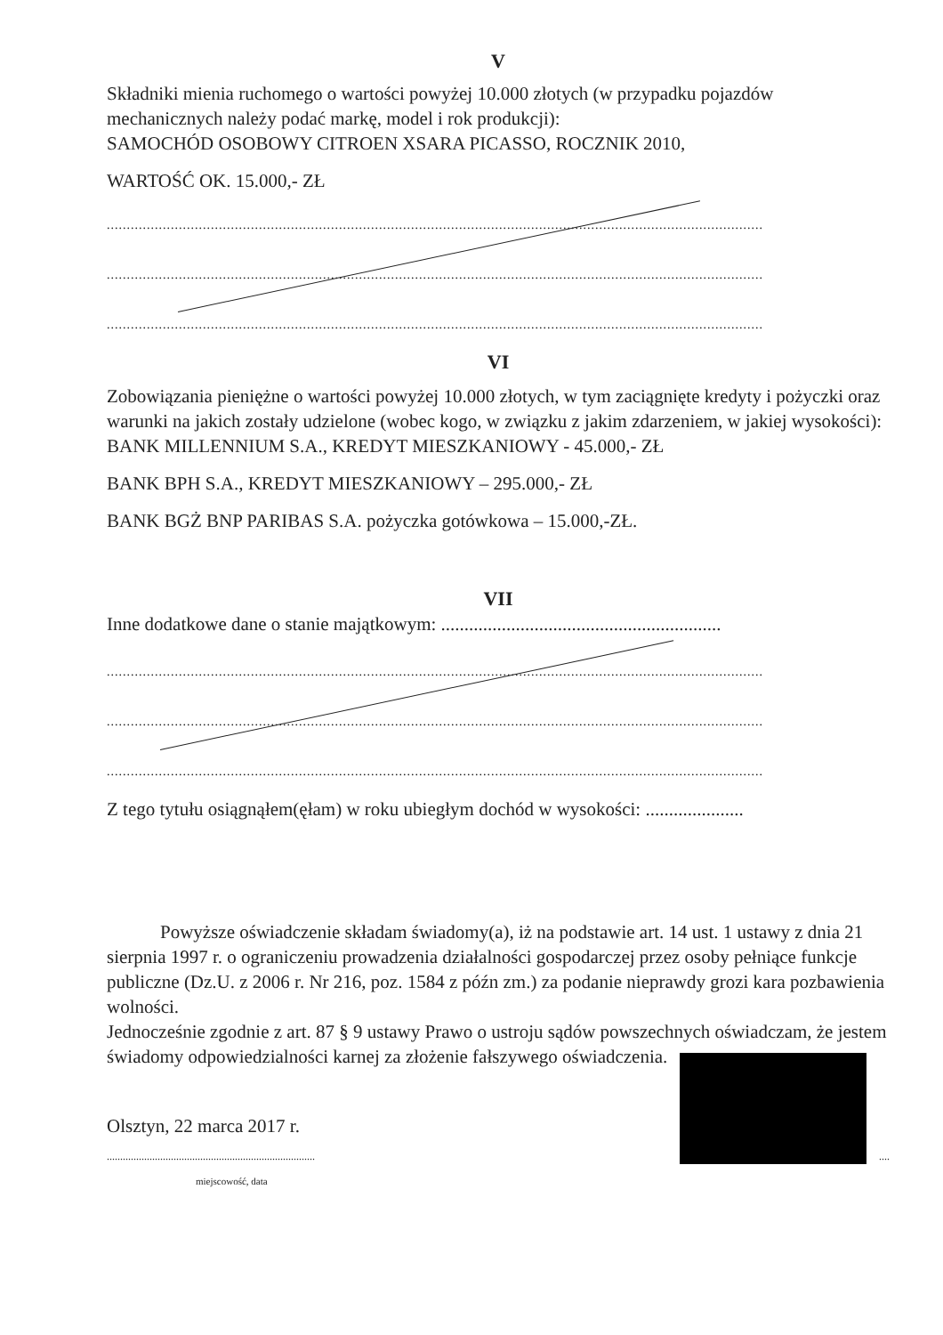V
Składniki mienia ruchomego o wartości powyżej 10.000 złotych (w przypadku pojazdów mechanicznych należy podać markę, model i rok produkcji):
SAMOCHÓD OSOBOWY CITROEN XSARA PICASSO, ROCZNIK 2010,
WARTOŚĆ OK. 15.000,- ZŁ
....................................................................................................................................................................
....................................................................................................................................................................
....................................................................................................................................................................
VI
Zobowiązania pieniężne o wartości powyżej 10.000 złotych, w tym zaciągnięte kredyty i pożyczki oraz warunki na jakich zostały udzielone (wobec kogo, w związku z jakim zdarzeniem, w jakiej wysokości):
BANK MILLENNIUM S.A., KREDYT MIESZKANIOWY - 45.000,- ZŁ
BANK BPH S.A., KREDYT MIESZKANIOWY – 295.000,- ZŁ
BANK BGŻ BNP PARIBAS S.A. pożyczka gotówkowa – 15.000,-ZŁ.
VII
Inne dodatkowe dane o stanie majątkowym: ............................................................
....................................................................................................................................................................
....................................................................................................................................................................
....................................................................................................................................................................
Z tego tytułu osiągnąłem(ęłam) w roku ubiegłym dochód w wysokości: .....................
Powyższe oświadczenie składam świadomy(a), iż na podstawie art. 14 ust. 1 ustawy z dnia 21 sierpnia 1997 r. o ograniczeniu prowadzenia działalności gospodarczej przez osoby pełniące funkcje publiczne (Dz.U. z 2006 r. Nr 216, poz. 1584 z późn zm.) za podanie nieprawdy grozi kara pozbawienia wolności.
Jednocześnie zgodnie z art. 87 § 9 ustawy Prawo o ustroju sądów powszechnych oświadczam, że jestem świadomy odpowiedzialności karnej za złożenie fałszywego oświadczenia.
Olsztyn, 22 marca 2017 r.
....................................................................................... ....
miejscowość, data